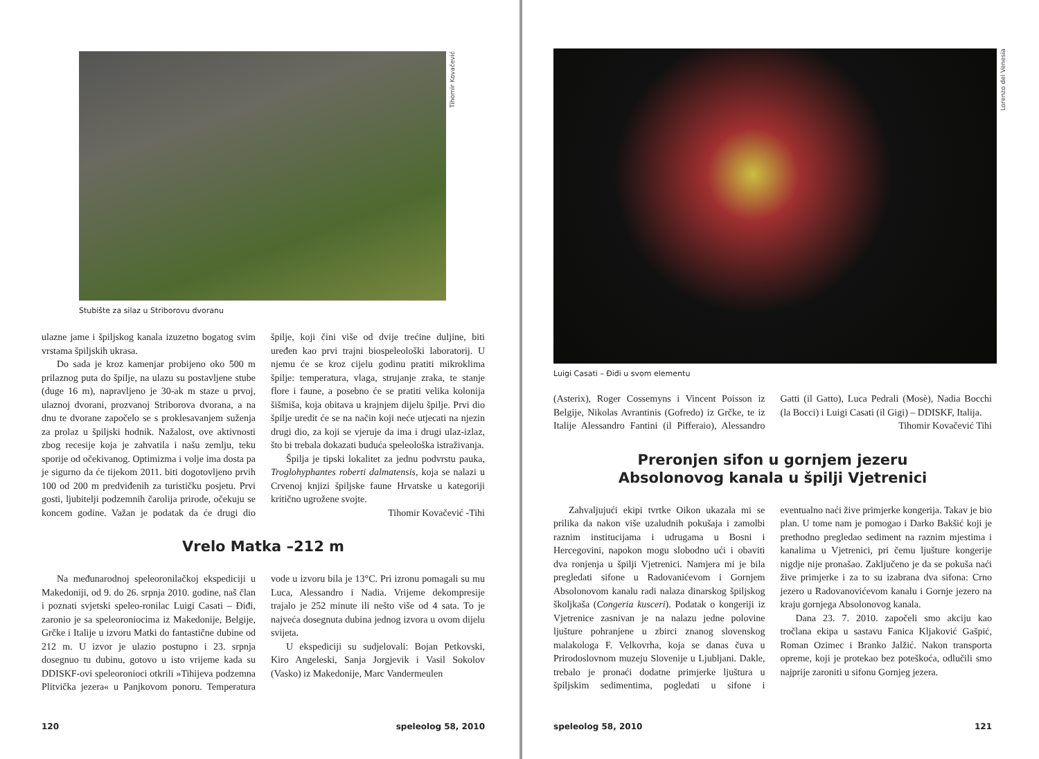Tihomir Kovačević
Stubište za silaz u Striborovu dvoranu
ulazne jame i špiljskog kanala izuzetno bogatog svim vrstama špiljskih ukrasa.
Do sada je kroz kamenjar probijeno oko 500 m prilaznog puta do špilje, na ulazu su postavljene stube (duge 16 m), napravljeno je 30-ak m staze u prvoj, ulaznoj dvorani, prozvanoj Striborova dvorana, a na dnu te dvorane započelo se s proklesavanjem suženja za prolaz u špiljski hodnik. Nažalost, ove aktivnosti zbog recesije koja je zahvatila i našu zemlju, teku sporije od očekivanog. Optimizma i volje ima dosta pa je sigurno da će tijekom 2011. biti dogotovljeno prvih 100 od 200 m predviđenih za turističku posjetu. Prvi gosti, ljubitelji podzemnih čarolija prirode, očekuju se koncem godine. Važan je podatak da će drugi dio špilje, koji čini više od dvije trećine duljine, biti uređen kao prvi trajni biospeleološki laboratorij. U njemu će se kroz cijelu godinu pratiti mikroklima špilje: temperatura, vlaga, strujanje zraka, te stanje flore i faune, a posebno će se pratiti velika kolonija šišmiša, koja obitava u krajnjem dijelu špilje. Prvi dio špilje uredit će se na način koji neće utjecati na njezin drugi dio, za koji se vjeruje da ima i drugi ulaz-izlaz, što bi trebala dokazati buduća speleološka istraživanja.
Špilja je tipski lokalitet za jednu podvrstu pauka, Troglohyphantes roberti dalmatensis, koja se nalazi u Crvenoj knjizi špiljske faune Hrvatske u kategoriji kritično ugrožene svojte.
Tihomir Kovačević -Tihi
Vrelo Matka –212 m
Na međunarodnoj speleoronilačkoj ekspediciji u Makedoniji, od 9. do 26. srpnja 2010. godine, naš član i poznati svjetski speleo-ronilac Luigi Casati – Điđi, zaronio je sa speleoroniocima iz Makedonije, Belgije, Grčke i Italije u izvoru Matki do fantastične dubine od 212 m. U izvor je ulazio postupno i 23. srpnja dosegnuo tu dubinu, gotovo u isto vrijeme kada su DDISKF-ovi speleoronioci otkrili »Tihijeva podzemna Plitvička jezera« u Panjkovom ponoru. Temperatura vode u izvoru bila je 13°C. Pri izronu pomagali su mu Luca, Alessandro i Nadia. Vrijeme dekompresije trajalo je 252 minute ili nešto više od 4 sata. To je najveća dosegnuta dubina jednog izvora u ovom dijelu svijeta.
U ekspediciji su sudjelovali: Bojan Petkovski, Kiro Angeleski, Sanja Jorgjevik i Vasil Sokolov (Vasko) iz Makedonije, Marc Vandermeulen
120 speleolog 58, 2010
Lorenzo del Venesia
Luigi Casati – Điđi u svom elementu
(Asterix), Roger Cossemyns i Vincent Poisson iz Belgije, Nikolas Avrantinis (Gofredo) iz Grčke, te iz Italije Alessandro Fantini (il Pifferaio), Alessandro Gatti (il Gatto), Luca Pedrali (Mosè), Nadia Bocchi (la Bocci) i Luigi Casati (il Gigi) – DDISKF, Italija.
Tihomir Kovačević Tihi
Preronjen sifon u gornjem jezeru
Absolonovog kanala u špilji Vjetrenici
Zahvaljujući ekipi tvrtke Oikon ukazala mi se prilika da nakon više uzaludnih pokušaja i zamolbi raznim institucijama i udrugama u Bosni i Hercegovini, napokon mogu slobodno ući i obaviti dva ronjenja u špilji Vjetrenici. Namjera mi je bila pregledati sifone u Radovanićevom i Gornjem Absolonovom kanalu radi nalaza dinarskog špiljskog školjkaša (Congeria kusceri). Podatak o kongeriji iz Vjetrenice zasnivan je na nalazu jedne polovine ljušture pohranjene u zbirci znanog slovenskog malakologa F. Velkovrha, koja se danas čuva u Prirodoslovnom muzeju Slovenije u Ljubljani. Dakle, trebalo je pronaći dodatne primjerke ljuštura u špiljskim sedimentima, pogledati u sifone i eventualno naći žive primjerke kongerija. Takav je bio plan. U tome nam je pomogao i Darko Bakšić koji je prethodno pregledao sediment na raznim mjestima i kanalima u Vjetrenici, pri čemu ljušture kongerije nigdje nije pronašao. Zaključeno je da se pokuša naći žive primjerke i za to su izabrana dva sifona: Crno jezero u Radovanovićevom kanalu i Gornje jezero na kraju gornjega Absolonovog kanala.
Dana 23. 7. 2010. započeli smo akciju kao tročlana ekipa u sastavu Fanica Kljaković Gašpić, Roman Ozimec i Branko Jalžić. Nakon transporta opreme, koji je protekao bez poteškoća, odlučili smo najprije zaroniti u sifonu Gornjeg jezera.
speleolog 58, 2010 121